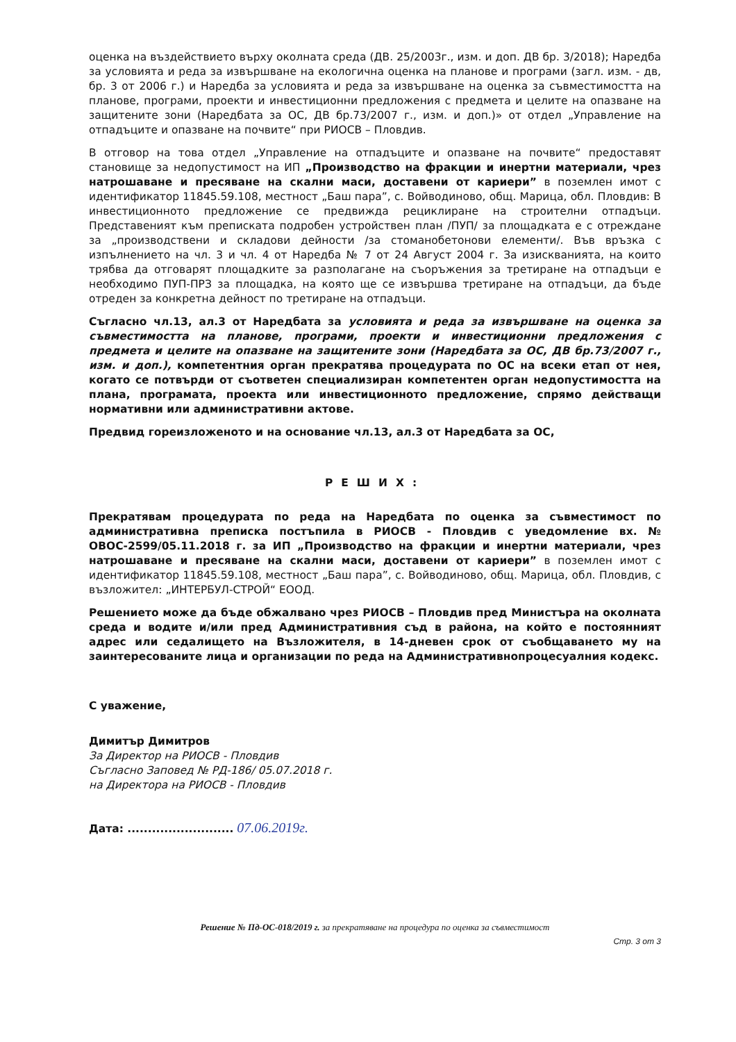оценка на въздействието върху околната среда (ДВ. 25/2003г., изм. и доп. ДВ бр. 3/2018); Наредба за условията и реда за извършване на екологична оценка на планове и програми (загл. изм. - дв, бр. 3 от 2006 г.) и Наредба за условията и реда за извършване на оценка за съвместимостта на планове, програми, проекти и инвестиционни предложения с предмета и целите на опазване на защитените зони (Наредбата за ОС, ДВ бр.73/2007 г., изм. и доп.)» от отдел „Управление на отпадъците и опазване на почвите“ при РИОСВ – Пловдив.
В отговор на това отдел „Управление на отпадъците и опазване на почвите“ предоставят становище за недопустимост на ИП „Производство на фракции и инертни материали, чрез натрошаване и пресяване на скални маси, доставени от кариери” в поземлен имот с идентификатор 11845.59.108, местност „Баш пара”, с. Войводиново, общ. Марица, обл. Пловдив: В инвестиционното предложение се предвижда рециклиране на строителни отпадъци. Представеният към преписката подробен устройствен план /ПУП/ за площадката е с отреждане за „производствени и складови дейности /за стоманобетонови елементи/. Във връзка с изпълнението на чл. 3 и чл. 4 от Наредба № 7 от 24 Август 2004 г. За изискванията, на които трябва да отговарят площадките за разполагане на съоръжения за третиране на отпадъци е необходимо ПУП-ПРЗ за площадка, на която ще се извършва третиране на отпадъци, да бъде отреден за конкретна дейност по третиране на отпадъци.
Съгласно чл.13, ал.3 от Наредбата за условията и реда за извършване на оценка за съвместимостта на планове, програми, проекти и инвестиционни предложения с предмета и целите на опазване на защитените зони (Наредбата за ОС, ДВ бр.73/2007 г., изм. и доп.), компетентния орган прекратява процедурата по ОС на всеки етап от нея, когато се потвърди от съответен специализиран компетентен орган недопустимостта на плана, програмата, проекта или инвестиционното предложение, спрямо действащи нормативни или административни актове.
Предвид гореизложеното и на основание чл.13, ал.3 от Наредбата за ОС,
РЕШИХ:
Прекратявам процедурата по реда на Наредбата по оценка за съвместимост по административна преписка постъпила в РИОСВ - Пловдив с уведомление вх. № ОВОС-2599/05.11.2018 г. за ИП „Производство на фракции и инертни материали, чрез натрошаване и пресяване на скални маси, доставени от кариери” в поземлен имот с идентификатор 11845.59.108, местност „Баш пара”, с. Войводиново, общ. Марица, обл. Пловдив, с възложител: „ИНТЕРБУЛ-СТРОЙ“ ЕООД.
Решението може да бъде обжалвано чрез РИОСВ – Пловдив пред Министъра на околната среда и водите и/или пред Административния съд в района, на който е постоянният адрес или седалището на Възложителя, в 14-дневен срок от съобщаването му на заинтересованите лица и организации по реда на Административнопроцесуалния кодекс.
С уважение,
Димитър Димитров
За Директор на РИОСВ - Пловдив
Съгласно Заповед № РД-186/ 05.07.2018 г.
на Директора на РИОСВ - Пловдив
Дата: .......................... 07.06.2019г.
Решение № Пд-ОС-018/2019 г. за прекратяване на процедура по оценка за съвместимост
Стр. 3 от 3